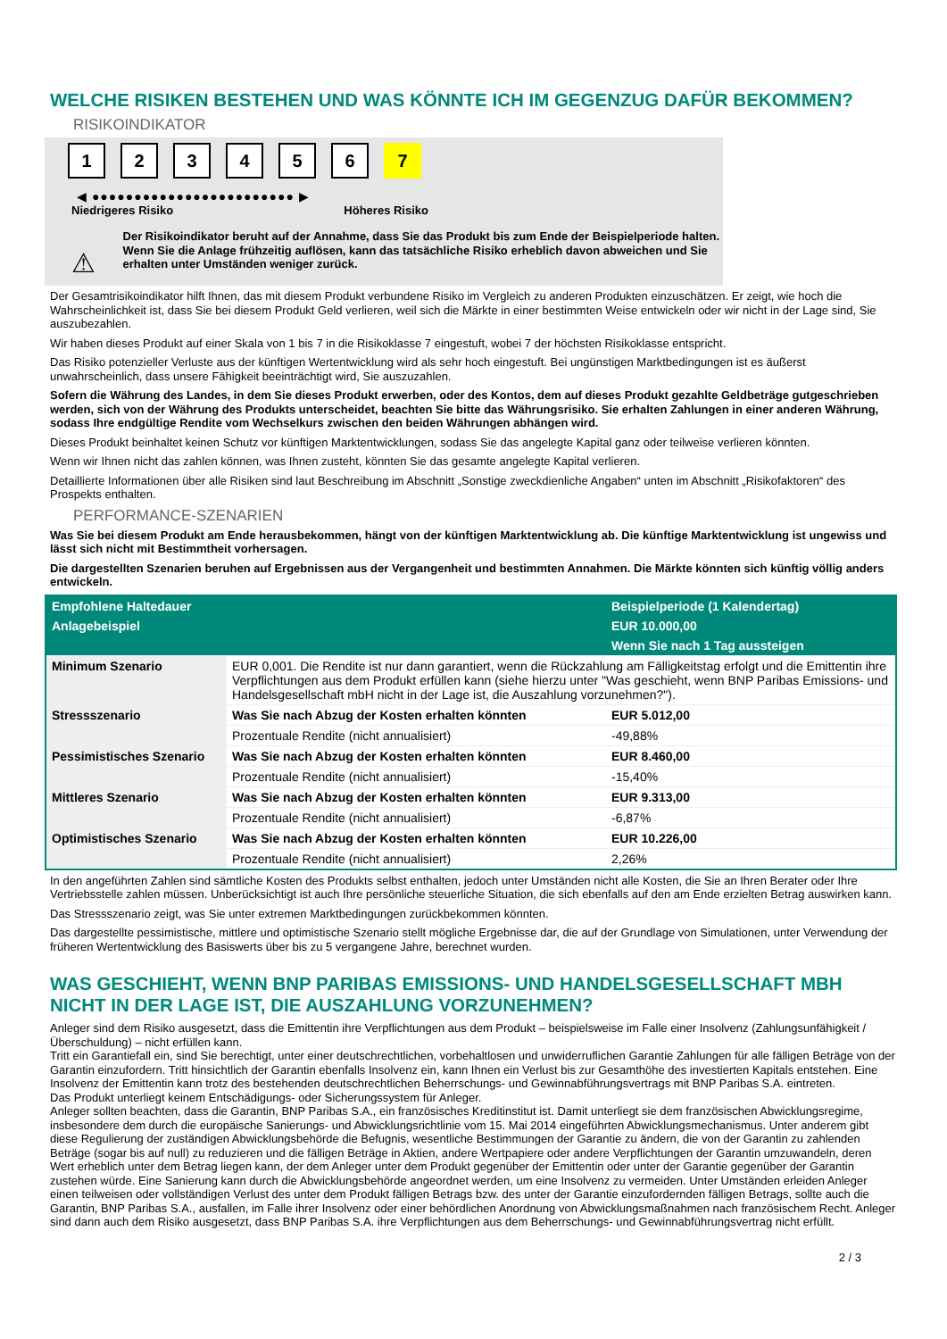WELCHE RISIKEN BESTEHEN UND WAS KÖNNTE ICH IM GEGENZUG DAFÜR BEKOMMEN?
RISIKOINDIKATOR
123456 7
◀ ●●●●●●●●●●●●●●●●●●●●●●●● ▶
Niedrigeres Risiko Höheres Risiko
⚠
Der Risikoindikator beruht auf der Annahme, dass Sie das Produkt bis zum Ende der Beispielperiode halten.
Wenn Sie die Anlage frühzeitig auflösen, kann das tatsächliche Risiko erheblich davon abweichen und Sie erhalten unter Umständen weniger zurück.
Der Gesamtrisikoindikator hilft Ihnen, das mit diesem Produkt verbundene Risiko im Vergleich zu anderen Produkten einzuschätzen. Er zeigt, wie hoch die Wahrscheinlichkeit ist, dass Sie bei diesem Produkt Geld verlieren, weil sich die Märkte in einer bestimmten Weise entwickeln oder wir nicht in der Lage sind, Sie auszubezahlen.
Wir haben dieses Produkt auf einer Skala von 1 bis 7 in die Risikoklasse 7 eingestuft, wobei 7 der höchsten Risikoklasse entspricht.
Das Risiko potenzieller Verluste aus der künftigen Wertentwicklung wird als sehr hoch eingestuft. Bei ungünstigen Marktbedingungen ist es äußerst unwahrscheinlich, dass unsere Fähigkeit beeinträchtigt wird, Sie auszuzahlen.
Sofern die Währung des Landes, in dem Sie dieses Produkt erwerben, oder des Kontos, dem auf dieses Produkt gezahlte Geldbeträge gutgeschrieben werden, sich von der Währung des Produkts unterscheidet, beachten Sie bitte das Währungsrisiko. Sie erhalten Zahlungen in einer anderen Währung, sodass Ihre endgültige Rendite vom Wechselkurs zwischen den beiden Währungen abhängen wird.
Dieses Produkt beinhaltet keinen Schutz vor künftigen Marktentwicklungen, sodass Sie das angelegte Kapital ganz oder teilweise verlieren könnten.
Wenn wir Ihnen nicht das zahlen können, was Ihnen zusteht, könnten Sie das gesamte angelegte Kapital verlieren.
Detaillierte Informationen über alle Risiken sind laut Beschreibung im Abschnitt „Sonstige zweckdienliche Angaben“ unten im Abschnitt „Risikofaktoren“ des Prospekts enthalten.
PERFORMANCE-SZENARIEN
Was Sie bei diesem Produkt am Ende herausbekommen, hängt von der künftigen Marktentwicklung ab. Die künftige Marktentwicklung ist ungewiss und lässt sich nicht mit Bestimmtheit vorhersagen.
Die dargestellten Szenarien beruhen auf Ergebnissen aus der Vergangenheit und bestimmten Annahmen. Die Märkte könnten sich künftig völlig anders entwickeln.
| Empfohlene Haltedauer | | Beispielperiode (1 Kalendertag) |
| --- | --- | --- |
| Anlagebeispiel | | EUR 10.000,00 |
| | | Wenn Sie nach 1 Tag aussteigen |
| Minimum Szenario | EUR 0,001. Die Rendite ist nur dann garantiert, wenn die Rückzahlung am Fälligkeitstag erfolgt und die Emittentin ihre Verpflichtungen aus dem Produkt erfüllen kann (siehe hierzu unter "Was geschieht, wenn BNP Paribas Emissions- und Handelsgesellschaft mbH nicht in der Lage ist, die Auszahlung vorzunehmen?"). | |
| Stressszenario | Was Sie nach Abzug der Kosten erhalten könnten | EUR 5.012,00 |
| | Prozentuale Rendite (nicht annualisiert) | -49,88% |
| Pessimistisches Szenario | Was Sie nach Abzug der Kosten erhalten könnten | EUR 8.460,00 |
| | Prozentuale Rendite (nicht annualisiert) | -15,40% |
| Mittleres Szenario | Was Sie nach Abzug der Kosten erhalten könnten | EUR 9.313,00 |
| | Prozentuale Rendite (nicht annualisiert) | -6,87% |
| Optimistisches Szenario | Was Sie nach Abzug der Kosten erhalten könnten | EUR 10.226,00 |
| | Prozentuale Rendite (nicht annualisiert) | 2,26% |
In den angeführten Zahlen sind sämtliche Kosten des Produkts selbst enthalten, jedoch unter Umständen nicht alle Kosten, die Sie an Ihren Berater oder Ihre Vertriebsstelle zahlen müssen. Unberücksichtigt ist auch Ihre persönliche steuerliche Situation, die sich ebenfalls auf den am Ende erzielten Betrag auswirken kann.
Das Stressszenario zeigt, was Sie unter extremen Marktbedingungen zurückbekommen könnten.
Das dargestellte pessimistische, mittlere und optimistische Szenario stellt mögliche Ergebnisse dar, die auf der Grundlage von Simulationen, unter Verwendung der früheren Wertentwicklung des Basiswerts über bis zu 5 vergangene Jahre, berechnet wurden.
WAS GESCHIEHT, WENN BNP PARIBAS EMISSIONS- UND HANDELSGESELLSCHAFT MBH NICHT IN DER LAGE IST, DIE AUSZAHLUNG VORZUNEHMEN?
Anleger sind dem Risiko ausgesetzt, dass die Emittentin ihre Verpflichtungen aus dem Produkt – beispielsweise im Falle einer Insolvenz (Zahlungsunfähigkeit / Überschuldung) – nicht erfüllen kann.
Tritt ein Garantiefall ein, sind Sie berechtigt, unter einer deutschrechtlichen, vorbehaltlosen und unwiderruflichen Garantie Zahlungen für alle fälligen Beträge von der Garantin einzufordern. Tritt hinsichtlich der Garantin ebenfalls Insolvenz ein, kann Ihnen ein Verlust bis zur Gesamthöhe des investierten Kapitals entstehen. Eine Insolvenz der Emittentin kann trotz des bestehenden deutschrechtlichen Beherrschungs- und Gewinnabführungsvertrags mit BNP Paribas S.A. eintreten.
Das Produkt unterliegt keinem Entschädigungs- oder Sicherungssystem für Anleger.
Anleger sollten beachten, dass die Garantin, BNP Paribas S.A., ein französisches Kreditinstitut ist. Damit unterliegt sie dem französischen Abwicklungsregime, insbesondere dem durch die europäische Sanierungs- und Abwicklungsrichtlinie vom 15. Mai 2014 eingeführten Abwicklungsmechanismus. Unter anderem gibt diese Regulierung der zuständigen Abwicklungsbehörde die Befugnis, wesentliche Bestimmungen der Garantie zu ändern, die von der Garantin zu zahlenden Beträge (sogar bis auf null) zu reduzieren und die fälligen Beträge in Aktien, andere Wertpapiere oder andere Verpflichtungen der Garantin umzuwandeln, deren Wert erheblich unter dem Betrag liegen kann, der dem Anleger unter dem Produkt gegenüber der Emittentin oder unter der Garantie gegenüber der Garantin zustehen würde. Eine Sanierung kann durch die Abwicklungsbehörde angeordnet werden, um eine Insolvenz zu vermeiden. Unter Umständen erleiden Anleger einen teilweisen oder vollständigen Verlust des unter dem Produkt fälligen Betrags bzw. des unter der Garantie einzufordernden fälligen Betrags, sollte auch die Garantin, BNP Paribas S.A., ausfallen, im Falle ihrer Insolvenz oder einer behördlichen Anordnung von Abwicklungsmaßnahmen nach französischem Recht. Anleger sind dann auch dem Risiko ausgesetzt, dass BNP Paribas S.A. ihre Verpflichtungen aus dem Beherrschungs- und Gewinnabführungsvertrag nicht erfüllt.
2 / 3